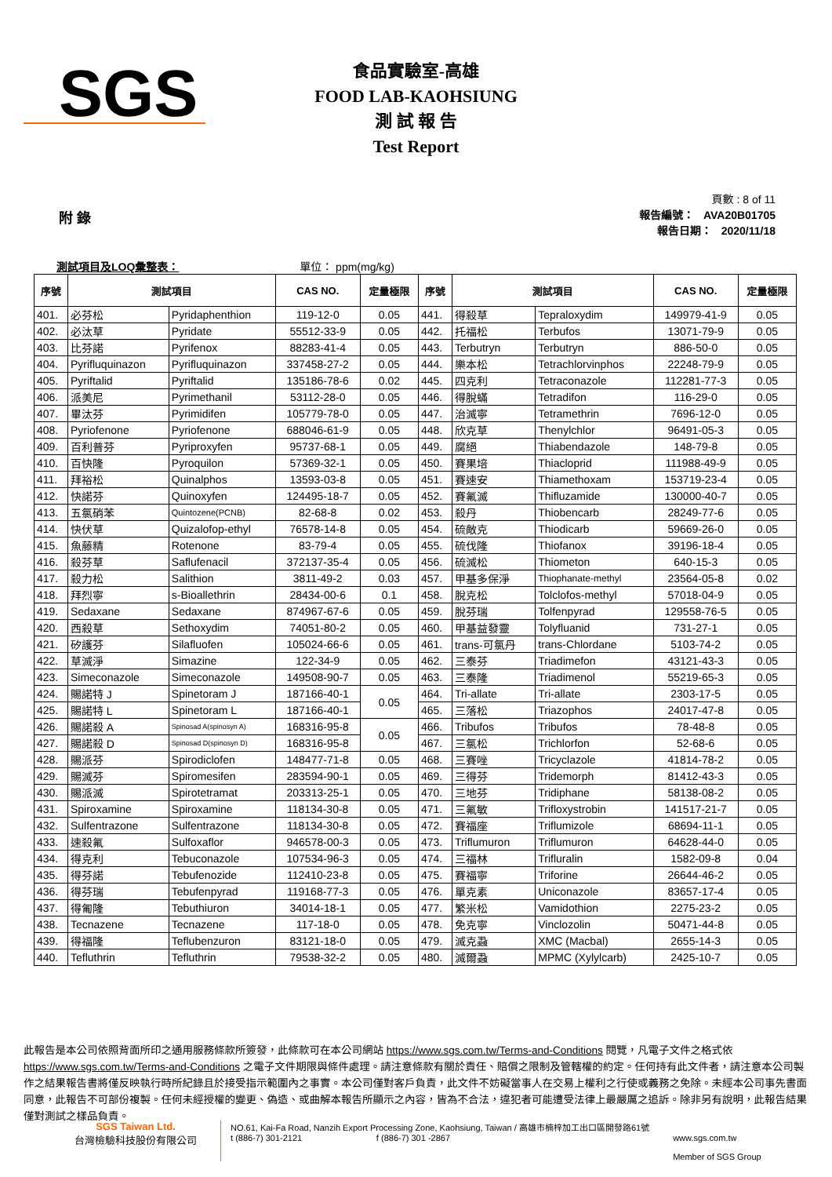SGS
食品實驗室-高雄
FOOD LAB-KAOHSIUNG
測 試 報 告
Test Report
附 錄
頁數 : 8 of 11
報告編號： AVA20B01705
報告日期： 2020/11/18
測試項目及LOQ彙整表： 單位： ppm(mg/kg)
| 序號 | 測試項目 | | CAS NO. | 定量極限 | 序號 | 測試項目 | | CAS NO. | 定量極限 |
| --- | --- | --- | --- | --- | --- | --- | --- | --- | --- |
| 401. | 必芬松 | Pyridaphenthion | 119-12-0 | 0.05 | 441. | 得殺草 | Tepraloxydim | 149979-41-9 | 0.05 |
| 402. | 必汰草 | Pyridate | 55512-33-9 | 0.05 | 442. | 托福松 | Terbufos | 13071-79-9 | 0.05 |
| 403. | 比芬諾 | Pyrifenox | 88283-41-4 | 0.05 | 443. | Terbutryn | Terbutryn | 886-50-0 | 0.05 |
| 404. | Pyrifluquinazon | Pyrifluquinazon | 337458-27-2 | 0.05 | 444. | 樂本松 | Tetrachlorvinphos | 22248-79-9 | 0.05 |
| 405. | Pyriftalid | Pyriftalid | 135186-78-6 | 0.02 | 445. | 四克利 | Tetraconazole | 112281-77-3 | 0.05 |
| 406. | 派美尼 | Pyrimethanil | 53112-28-0 | 0.05 | 446. | 得脫蟎 | Tetradifon | 116-29-0 | 0.05 |
| 407. | 畢汰芬 | Pyrimidifen | 105779-78-0 | 0.05 | 447. | 治滅寧 | Tetramethrin | 7696-12-0 | 0.05 |
| 408. | Pyriofenone | Pyriofenone | 688046-61-9 | 0.05 | 448. | 欣克草 | Thenylchlor | 96491-05-3 | 0.05 |
| 409. | 百利普芬 | Pyriproxyfen | 95737-68-1 | 0.05 | 449. | 腐絕 | Thiabendazole | 148-79-8 | 0.05 |
| 410. | 百快隆 | Pyroquilon | 57369-32-1 | 0.05 | 450. | 賽果培 | Thiacloprid | 111988-49-9 | 0.05 |
| 411. | 拜裕松 | Quinalphos | 13593-03-8 | 0.05 | 451. | 賽速安 | Thiamethoxam | 153719-23-4 | 0.05 |
| 412. | 快諾芬 | Quinoxyfen | 124495-18-7 | 0.05 | 452. | 賽氟滅 | Thifluzamide | 130000-40-7 | 0.05 |
| 413. | 五氯硝苯 | Quintozene(PCNB) | 82-68-8 | 0.02 | 453. | 殺丹 | Thiobencarb | 28249-77-6 | 0.05 |
| 414. | 快伏草 | Quizalofop-ethyl | 76578-14-8 | 0.05 | 454. | 硫敵克 | Thiodicarb | 59669-26-0 | 0.05 |
| 415. | 魚藤精 | Rotenone | 83-79-4 | 0.05 | 455. | 硫伐隆 | Thiofanox | 39196-18-4 | 0.05 |
| 416. | 殺芬草 | Saflufenacil | 372137-35-4 | 0.05 | 456. | 硫滅松 | Thiometon | 640-15-3 | 0.05 |
| 417. | 殺力松 | Salithion | 3811-49-2 | 0.03 | 457. | 甲基多保淨 | Thiophanate-methyl | 23564-05-8 | 0.02 |
| 418. | 拜烈寧 | s-Bioallethrin | 28434-00-6 | 0.1 | 458. | 脫克松 | Tolclofos-methyl | 57018-04-9 | 0.05 |
| 419. | Sedaxane | Sedaxane | 874967-67-6 | 0.05 | 459. | 脫芬瑞 | Tolfenpyrad | 129558-76-5 | 0.05 |
| 420. | 西殺草 | Sethoxydim | 74051-80-2 | 0.05 | 460. | 甲基益發靈 | Tolyfluanid | 731-27-1 | 0.05 |
| 421. | 矽護芬 | Silafluofen | 105024-66-6 | 0.05 | 461. | trans-可氯丹 | trans-Chlordane | 5103-74-2 | 0.05 |
| 422. | 草滅淨 | Simazine | 122-34-9 | 0.05 | 462. | 三泰芬 | Triadimefon | 43121-43-3 | 0.05 |
| 423. | Simeconazole | Simeconazole | 149508-90-7 | 0.05 | 463. | 三泰隆 | Triadimenol | 55219-65-3 | 0.05 |
| 424. | 賜諾特 J | Spinetoram J | 187166-40-1 | 0.05 | 464. | Tri-allate | Tri-allate | 2303-17-5 | 0.05 |
| 425. | 賜諾特 L | Spinetoram L | 187166-40-1 | | 465. | 三落松 | Triazophos | 24017-47-8 | 0.05 |
| 426. | 賜諾殺 A | Spinosad A(spinosyn A) | 168316-95-8 | 0.05 | 466. | Tribufos | Tribufos | 78-48-8 | 0.05 |
| 427. | 賜諾殺 D | Spinosad D(spinosyn D) | 168316-95-8 | | 467. | 三氯松 | Trichlorfon | 52-68-6 | 0.05 |
| 428. | 賜派芬 | Spirodiclofen | 148477-71-8 | 0.05 | 468. | 三賽唑 | Tricyclazole | 41814-78-2 | 0.05 |
| 429. | 賜滅芬 | Spiromesifen | 283594-90-1 | 0.05 | 469. | 三得芬 | Tridemorph | 81412-43-3 | 0.05 |
| 430. | 賜派滅 | Spirotetramat | 203313-25-1 | 0.05 | 470. | 三地芬 | Tridiphane | 58138-08-2 | 0.05 |
| 431. | Spiroxamine | Spiroxamine | 118134-30-8 | 0.05 | 471. | 三氟敏 | Trifloxystrobin | 141517-21-7 | 0.05 |
| 432. | Sulfentrazone | Sulfentrazone | 118134-30-8 | 0.05 | 472. | 賽福座 | Triflumizole | 68694-11-1 | 0.05 |
| 433. | 速殺氟 | Sulfoxaflor | 946578-00-3 | 0.05 | 473. | Triflumuron | Triflumuron | 64628-44-0 | 0.05 |
| 434. | 得克利 | Tebuconazole | 107534-96-3 | 0.05 | 474. | 三福林 | Trifluralin | 1582-09-8 | 0.04 |
| 435. | 得芬諾 | Tebufenozide | 112410-23-8 | 0.05 | 475. | 賽福寧 | Triforine | 26644-46-2 | 0.05 |
| 436. | 得芬瑞 | Tebufenpyrad | 119168-77-3 | 0.05 | 476. | 單克素 | Uniconazole | 83657-17-4 | 0.05 |
| 437. | 得匍隆 | Tebuthiuron | 34014-18-1 | 0.05 | 477. | 繁米松 | Vamidothion | 2275-23-2 | 0.05 |
| 438. | Tecnazene | Tecnazene | 117-18-0 | 0.05 | 478. | 免克寧 | Vinclozolin | 50471-44-8 | 0.05 |
| 439. | 得福隆 | Teflubenzuron | 83121-18-0 | 0.05 | 479. | 滅克蝨 | XMC (Macbal) | 2655-14-3 | 0.05 |
| 440. | Tefluthrin | Tefluthrin | 79538-32-2 | 0.05 | 480. | 滅爾蝨 | MPMC (Xylylcarb) | 2425-10-7 | 0.05 |
此報告是本公司依照背面所印之通用服務條款所簽發，此條款可在本公司網站 https://www.sgs.com.tw/Terms-and-Conditions 閱覽，凡電子文件之格式依 https://www.sgs.com.tw/Terms-and-Conditions 之電子文件期限與條件處理。請注意條款有關於責任、賠償之限制及管轄權的約定。任何持有此文件者，請注意本公司製作之結果報告書將僅反映執行時所紀錄且於接受指示範圍內之事實。本公司僅對客戶負責，此文件不妨礙當事人在交易上權利之行使或義務之免除。未經本公司事先書面同意，此報告不可部份複製。任何未經授權的變更、偽造、或曲解本報告所顯示之內容，皆為不合法，違犯者可能遭受法律上最嚴厲之追訴。除非另有說明，此報告結果僅對測試之樣品負責。
SGS Taiwan Ltd.
台灣檢驗科技股份有限公司
NO.61, Kai-Fa Road, Nanzih Export Processing Zone, Kaohsiung, Taiwan / 高雄市楠梓加工出口區開發路61號
t (886-7) 301-2121 f (886-7) 301 -2867
www.sgs.com.tw
Member of SGS Group